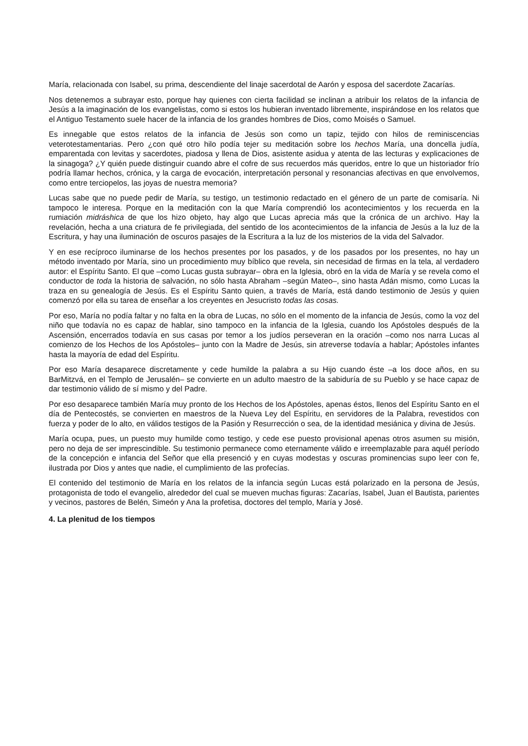María, relacionada con Isabel, su prima, descendiente del linaje sacerdotal de Aarón y esposa del sacerdote Zacarías.
Nos detenemos a subrayar esto, porque hay quienes con cierta facilidad se inclinan a atribuir los relatos de la infancia de Jesús a la imaginación de los evangelistas, como si estos los hubieran inventado libremente, inspirándose en los relatos que el Antiguo Testamento suele hacer de la infancia de los grandes hombres de Dios, como Moisés o Samuel.
Es innegable que estos relatos de la infancia de Jesús son como un tapiz, tejido con hilos de reminiscencias veterotestamentarias. Pero ¿con qué otro hilo podía tejer su meditación sobre los hechos María, una doncella judía, emparentada con levitas y sacerdotes, piadosa y llena de Dios, asistente asidua y atenta de las lecturas y explicaciones de la sinagoga? ¿Y quién puede distinguir cuando abre el cofre de sus recuerdos más queridos, entre lo que un historiador frío podría llamar hechos, crónica, y la carga de evocación, interpretación personal y resonancias afectivas en que envolvemos, como entre terciopelos, las joyas de nuestra memoria?
Lucas sabe que no puede pedir de María, su testigo, un testimonio redactado en el género de un parte de comisaría. Ni tampoco le interesa. Porque en la meditación con la que María comprendió los acontecimientos y los recuerda en la rumiación midráshica de que los hizo objeto, hay algo que Lucas aprecia más que la crónica de un archivo. Hay la revelación, hecha a una criatura de fe privilegiada, del sentido de los acontecimientos de la infancia de Jesús a la luz de la Escritura, y hay una iluminación de oscuros pasajes de la Escritura a la luz de los misterios de la vida del Salvador.
Y en ese recíproco iluminarse de los hechos presentes por los pasados, y de los pasados por los presentes, no hay un método inventado por María, sino un procedimiento muy bíblico que revela, sin necesidad de firmas en la tela, al verdadero autor: el Espíritu Santo. El que –como Lucas gusta subrayar– obra en la Iglesia, obró en la vida de María y se revela como el conductor de toda la historia de salvación, no sólo hasta Abraham –según Mateo–, sino hasta Adán mismo, como Lucas la traza en su genealogía de Jesús. Es el Espíritu Santo quien, a través de María, está dando testimonio de Jesús y quien comenzó por ella su tarea de enseñar a los creyentes en Jesucristo todas las cosas.
Por eso, María no podía faltar y no falta en la obra de Lucas, no sólo en el momento de la infancia de Jesús, como la voz del niño que todavía no es capaz de hablar, sino tampoco en la infancia de la Iglesia, cuando los Apóstoles después de la Ascensión, encerrados todavía en sus casas por temor a los judíos perseveran en la oración –como nos narra Lucas al comienzo de los Hechos de los Apóstoles– junto con la Madre de Jesús, sin atreverse todavía a hablar; Apóstoles infantes hasta la mayoría de edad del Espíritu.
Por eso María desaparece discretamente y cede humilde la palabra a su Hijo cuando éste –a los doce años, en su BarMitzvá, en el Templo de Jerusalén– se convierte en un adulto maestro de la sabiduría de su Pueblo y se hace capaz de dar testimonio válido de sí mismo y del Padre.
Por eso desaparece también María muy pronto de los Hechos de los Apóstoles, apenas éstos, llenos del Espíritu Santo en el día de Pentecostés, se convierten en maestros de la Nueva Ley del Espíritu, en servidores de la Palabra, revestidos con fuerza y poder de lo alto, en válidos testigos de la Pasión y Resurrección o sea, de la identidad mesiánica y divina de Jesús.
María ocupa, pues, un puesto muy humilde como testigo, y cede ese puesto provisional apenas otros asumen su misión, pero no deja de ser imprescindible. Su testimonio permanece como eternamente válido e irreemplazable para aquél período de la concepción e infancia del Señor que ella presenció y en cuyas modestas y oscuras prominencias supo leer con fe, ilustrada por Dios y antes que nadie, el cumplimiento de las profecías.
El contenido del testimonio de María en los relatos de la infancia según Lucas está polarizado en la persona de Jesús, protagonista de todo el evangelio, alrededor del cual se mueven muchas figuras: Zacarías, Isabel, Juan el Bautista, parientes y vecinos, pastores de Belén, Simeón y Ana la profetisa, doctores del templo, María y José.
4. La plenitud de los tiempos